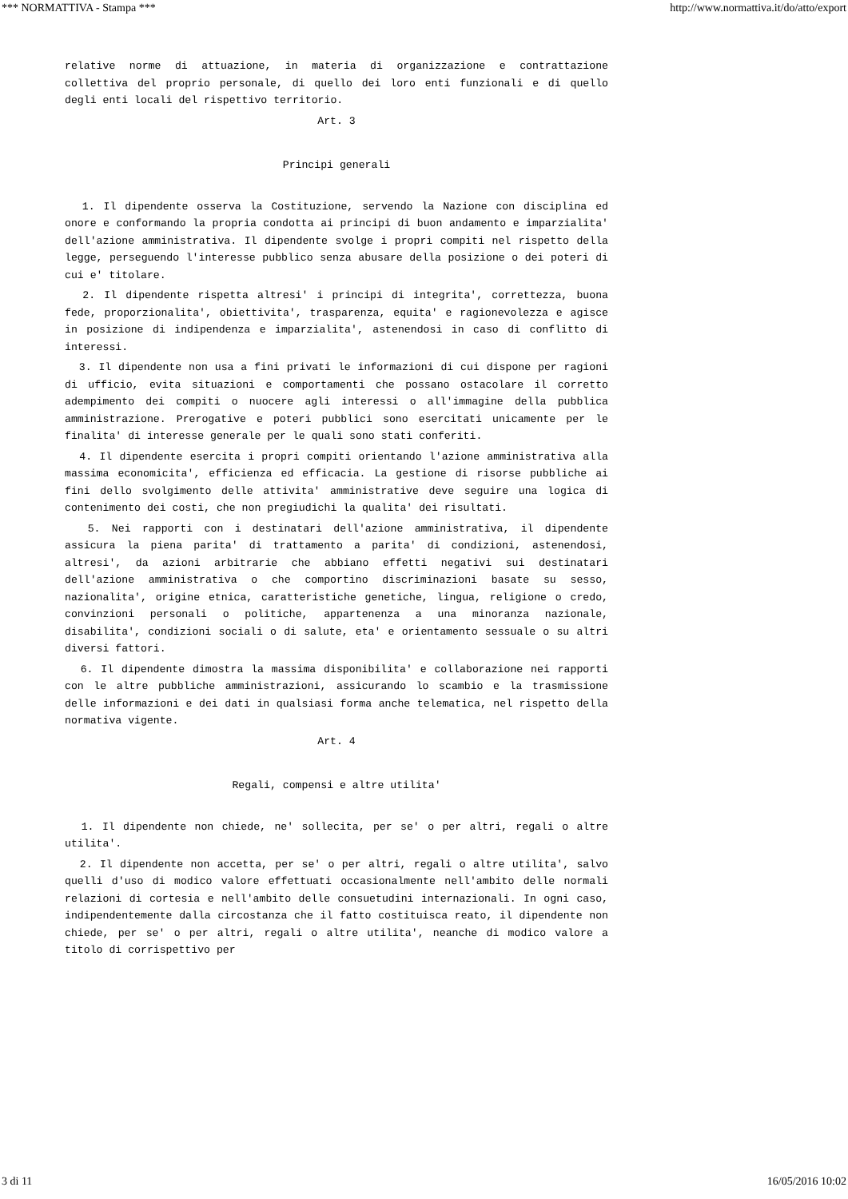*** NORMATTIVA - Stampa *** http://www.normattiva.it/do/atto/export
relative norme di attuazione, in materia di organizzazione e contrattazione collettiva del proprio personale, di quello dei loro enti funzionali e di quello degli enti locali del rispettivo territorio.
Art. 3
Principi generali
1. Il dipendente osserva la Costituzione, servendo la Nazione con disciplina ed onore e conformando la propria condotta ai principi di buon andamento e imparzialita' dell'azione amministrativa. Il dipendente svolge i propri compiti nel rispetto della legge, perseguendo l'interesse pubblico senza abusare della posizione o dei poteri di cui e' titolare.
2. Il dipendente rispetta altresi' i principi di integrita', correttezza, buona fede, proporzionalita', obiettivita', trasparenza, equita' e ragionevolezza e agisce in posizione di indipendenza e imparzialita', astenendosi in caso di conflitto di interessi.
3. Il dipendente non usa a fini privati le informazioni di cui dispone per ragioni di ufficio, evita situazioni e comportamenti che possano ostacolare il corretto adempimento dei compiti o nuocere agli interessi o all'immagine della pubblica amministrazione. Prerogative e poteri pubblici sono esercitati unicamente per le finalita' di interesse generale per le quali sono stati conferiti.
4. Il dipendente esercita i propri compiti orientando l'azione amministrativa alla massima economicita', efficienza ed efficacia. La gestione di risorse pubbliche ai fini dello svolgimento delle attivita' amministrative deve seguire una logica di contenimento dei costi, che non pregiudichi la qualita' dei risultati.
5. Nei rapporti con i destinatari dell'azione amministrativa, il dipendente assicura la piena parita' di trattamento a parita' di condizioni, astenendosi, altresi', da azioni arbitrarie che abbiano effetti negativi sui destinatari dell'azione amministrativa o che comportino discriminazioni basate su sesso, nazionalita', origine etnica, caratteristiche genetiche, lingua, religione o credo, convinzioni personali o politiche, appartenenza a una minoranza nazionale, disabilita', condizioni sociali o di salute, eta' e orientamento sessuale o su altri diversi fattori.
6. Il dipendente dimostra la massima disponibilita' e collaborazione nei rapporti con le altre pubbliche amministrazioni, assicurando lo scambio e la trasmissione delle informazioni e dei dati in qualsiasi forma anche telematica, nel rispetto della normativa vigente.
Art. 4
Regali, compensi e altre utilita'
1. Il dipendente non chiede, ne' sollecita, per se' o per altri, regali o altre utilita'.
2. Il dipendente non accetta, per se' o per altri, regali o altre utilita', salvo quelli d'uso di modico valore effettuati occasionalmente nell'ambito delle normali relazioni di cortesia e nell'ambito delle consuetudini internazionali. In ogni caso, indipendentemente dalla circostanza che il fatto costituisca reato, il dipendente non chiede, per se' o per altri, regali o altre utilita', neanche di modico valore a titolo di corrispettivo per
3 di 11 16/05/2016 10:02